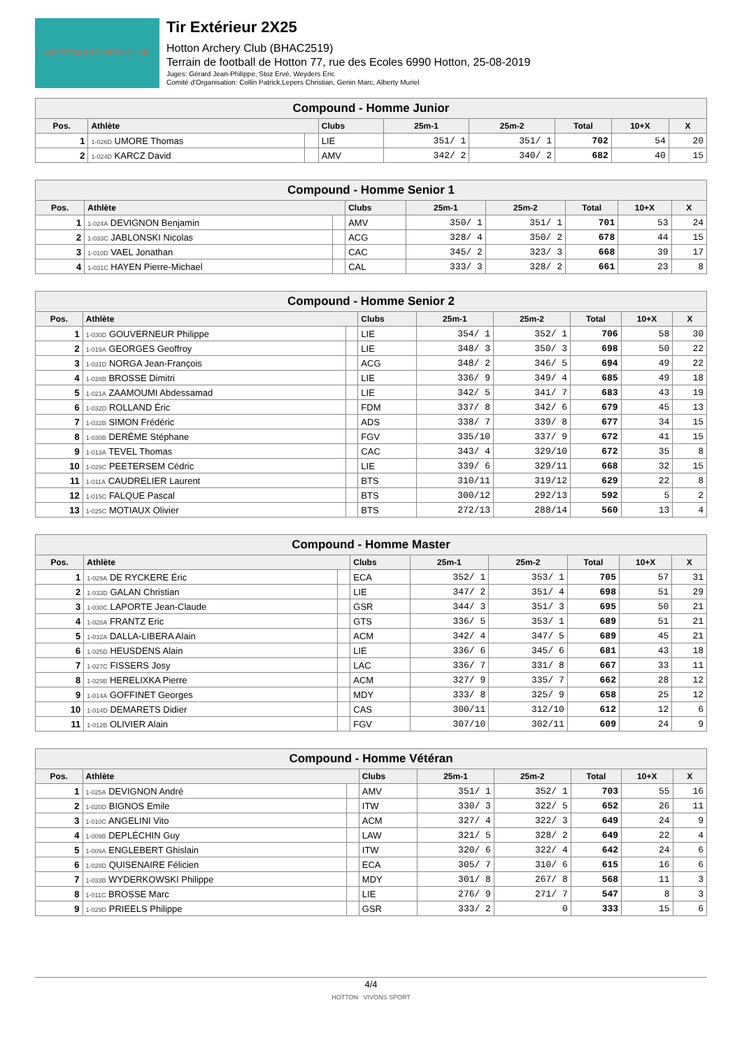HOTTON ARCHERY CLUB
Tir Extérieur 2X25
Hotton Archery Club (BHAC2519)
Terrain de football de Hotton 77, rue des Ecoles 6990 Hotton, 25-08-2019
Juges: Gérard Jean-Philippe, Stoz Ervé, Weyders Eric
Comité d'Organisation: Collin Patrick,Lepers Christian, Genin Marc, Alberty Muriel
| Compound - Homme Junior | | | | | | | | |
| Pos. | Athlète | | Clubs | 25m-1 | 25m-2 | Total | 10+X | X |
| 1 | 1-026D UMORE Thomas | | LIE | 351/ 1 | 351/ 1 | 702 | 54 | 20 |
| 2 | 1-024D KARCZ David | | AMV | 342/ 2 | 340/ 2 | 682 | 40 | 15 |
| Compound - Homme Senior 1 | | | | | | | | |
| Pos. | Athlète | | Clubs | 25m-1 | 25m-2 | Total | 10+X | X |
| 1 | 1-024A DEVIGNON Benjamin | | AMV | 350/ 1 | 351/ 1 | 701 | 53 | 24 |
| 2 | 1-033C JABLONSKI Nicolas | | ACG | 328/ 4 | 350/ 2 | 678 | 44 | 15 |
| 3 | 1-010D VAEL Jonathan | | CAC | 345/ 2 | 323/ 3 | 668 | 39 | 17 |
| 4 | 1-031C HAYEN Pierre-Michael | | CAL | 333/ 3 | 328/ 2 | 661 | 23 | 8 |
| Compound - Homme Senior 2 | | | | | | | | |
| Pos. | Athlète | | Clubs | 25m-1 | 25m-2 | Total | 10+X | X |
| 1 | 1-030D GOUVERNEUR Philippe | | LIE | 354/ 1 | 352/ 1 | 706 | 58 | 30 |
| 2 | 1-019A GEORGES Geoffroy | | LIE | 348/ 3 | 350/ 3 | 698 | 50 | 22 |
| 3 | 1-031D NORGA Jean-François | | ACG | 348/ 2 | 346/ 5 | 694 | 49 | 22 |
| 4 | 1-028B BROSSE Dimitri | | LIE | 336/ 9 | 349/ 4 | 685 | 49 | 18 |
| 5 | 1-021A ZAAMOUMI Abdessamad | | LIE | 342/ 5 | 341/ 7 | 683 | 43 | 19 |
| 6 | 1-032D ROLLAND Éric | | FDM | 337/ 8 | 342/ 6 | 679 | 45 | 13 |
| 7 | 1-032B SIMON Frédéric | | ADS | 338/ 7 | 339/ 8 | 677 | 34 | 15 |
| 8 | 1-030B DERÊME Stéphane | | FGV | 335/10 | 337/ 9 | 672 | 41 | 15 |
| 9 | 1-013A TEVEL Thomas | | CAC | 343/ 4 | 329/10 | 672 | 35 | 8 |
| 10 | 1-029C PEETERSEM Cédric | | LIE | 339/ 6 | 329/11 | 668 | 32 | 15 |
| 11 | 1-011A CAUDRELIER Laurent | | BTS | 310/11 | 319/12 | 629 | 22 | 8 |
| 12 | 1-015C FALQUE Pascal | | BTS | 300/12 | 292/13 | 592 | 5 | 2 |
| 13 | 1-025C MOTIAUX Olivier | | BTS | 272/13 | 288/14 | 560 | 13 | 4 |
| Compound - Homme Master | | | | | | | | |
| Pos. | Athlète | | Clubs | 25m-1 | 25m-2 | Total | 10+X | X |
| 1 | 1-029A DE RYCKERE Éric | | ECA | 352/ 1 | 353/ 1 | 705 | 57 | 31 |
| 2 | 1-033D GALAN Christian | | LIE | 347/ 2 | 351/ 4 | 698 | 51 | 29 |
| 3 | 1-030C LAPORTE Jean-Claude | | GSR | 344/ 3 | 351/ 3 | 695 | 50 | 21 |
| 4 | 1-028A FRANTZ Eric | | GTS | 336/ 5 | 353/ 1 | 689 | 51 | 21 |
| 5 | 1-032A DALLA-LIBERA Alain | | ACM | 342/ 4 | 347/ 5 | 689 | 45 | 21 |
| 6 | 1-025D HEUSDENS Alain | | LIE | 336/ 6 | 345/ 6 | 681 | 43 | 18 |
| 7 | 1-027C FISSERS Josy | | LAC | 336/ 7 | 331/ 8 | 667 | 33 | 11 |
| 8 | 1-029B HERELIXKA Pierre | | ACM | 327/ 9 | 335/ 7 | 662 | 28 | 12 |
| 9 | 1-014A GOFFINET Georges | | MDY | 333/ 8 | 325/ 9 | 658 | 25 | 12 |
| 10 | 1-014D DEMARETS Didier | | CAS | 300/11 | 312/10 | 612 | 12 | 6 |
| 11 | 1-012B OLIVIER Alain | | FGV | 307/10 | 302/11 | 609 | 24 | 9 |
| Compound - Homme Vétéran | | | | | | | | |
| Pos. | Athlète | | Clubs | 25m-1 | 25m-2 | Total | 10+X | X |
| 1 | 1-025A DEVIGNON André | | AMV | 351/ 1 | 352/ 1 | 703 | 55 | 16 |
| 2 | 1-020D BIGNOS Emile | | ITW | 330/ 3 | 322/ 5 | 652 | 26 | 11 |
| 3 | 1-010C ANGELINI Vito | | ACM | 327/ 4 | 322/ 3 | 649 | 24 | 9 |
| 4 | 1-009B DEPLÉCHIN Guy | | LAW | 321/ 5 | 328/ 2 | 649 | 22 | 4 |
| 5 | 1-009A ENGLEBERT Ghislain | | ITW | 320/ 6 | 322/ 4 | 642 | 24 | 6 |
| 6 | 1-028D QUISENAIRE Félicien | | ECA | 305/ 7 | 310/ 6 | 615 | 16 | 6 |
| 7 | 1-033B WYDERKOWSKI Philippe | | MDY | 301/ 8 | 267/ 8 | 568 | 11 | 3 |
| 8 | 1-011C BROSSE Marc | | LIE | 276/ 9 | 271/ 7 | 547 | 8 | 3 |
| 9 | 1-029D PRIEELS Philippe | | GSR | 333/ 2 | 0 | 333 | 15 | 6 |
4/4
HOTTON VIVONS SPORT